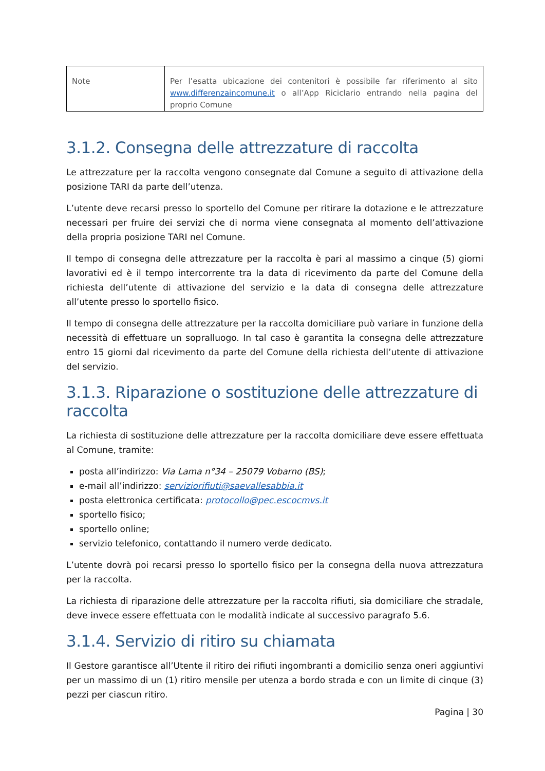| Note | Per l’esatta ubicazione dei contenitori è possibile far riferimento al sito www.differenzaincomune.it o all’App Riciclario entrando nella pagina del proprio Comune |
3.1.2. Consegna delle attrezzature di raccolta
Le attrezzature per la raccolta vengono consegnate dal Comune a seguito di attivazione della posizione TARI da parte dell’utenza.
L’utente deve recarsi presso lo sportello del Comune per ritirare la dotazione e le attrezzature necessari per fruire dei servizi che di norma viene consegnata al momento dell’attivazione della propria posizione TARI nel Comune.
Il tempo di consegna delle attrezzature per la raccolta è pari al massimo a cinque (5) giorni lavorativi ed è il tempo intercorrente tra la data di ricevimento da parte del Comune della richiesta dell’utente di attivazione del servizio e la data di consegna delle attrezzature all’utente presso lo sportello fisico.
Il tempo di consegna delle attrezzature per la raccolta domiciliare può variare in funzione della necessità di effettuare un sopralluogo. In tal caso è garantita la consegna delle attrezzature entro 15 giorni dal ricevimento da parte del Comune della richiesta dell’utente di attivazione del servizio.
3.1.3. Riparazione o sostituzione delle attrezzature di raccolta
La richiesta di sostituzione delle attrezzature per la raccolta domiciliare deve essere effettuata al Comune, tramite:
posta all’indirizzo: Via Lama n°34 – 25079 Vobarno (BS);
e-mail all’indirizzo: serviziorifiuti@saevallesabbia.it
posta elettronica certificata: protocollo@pec.escocmvs.it
sportello fisico;
sportello online;
servizio telefonico, contattando il numero verde dedicato.
L’utente dovrà poi recarsi presso lo sportello fisico per la consegna della nuova attrezzatura per la raccolta.
La richiesta di riparazione delle attrezzature per la raccolta rifiuti, sia domiciliare che stradale, deve invece essere effettuata con le modalità indicate al successivo paragrafo 5.6.
3.1.4. Servizio di ritiro su chiamata
Il Gestore garantisce all’Utente il ritiro dei rifiuti ingombranti a domicilio senza oneri aggiuntivi per un massimo di un (1) ritiro mensile per utenza a bordo strada e con un limite di cinque (3) pezzi per ciascun ritiro.
Pagina | 30